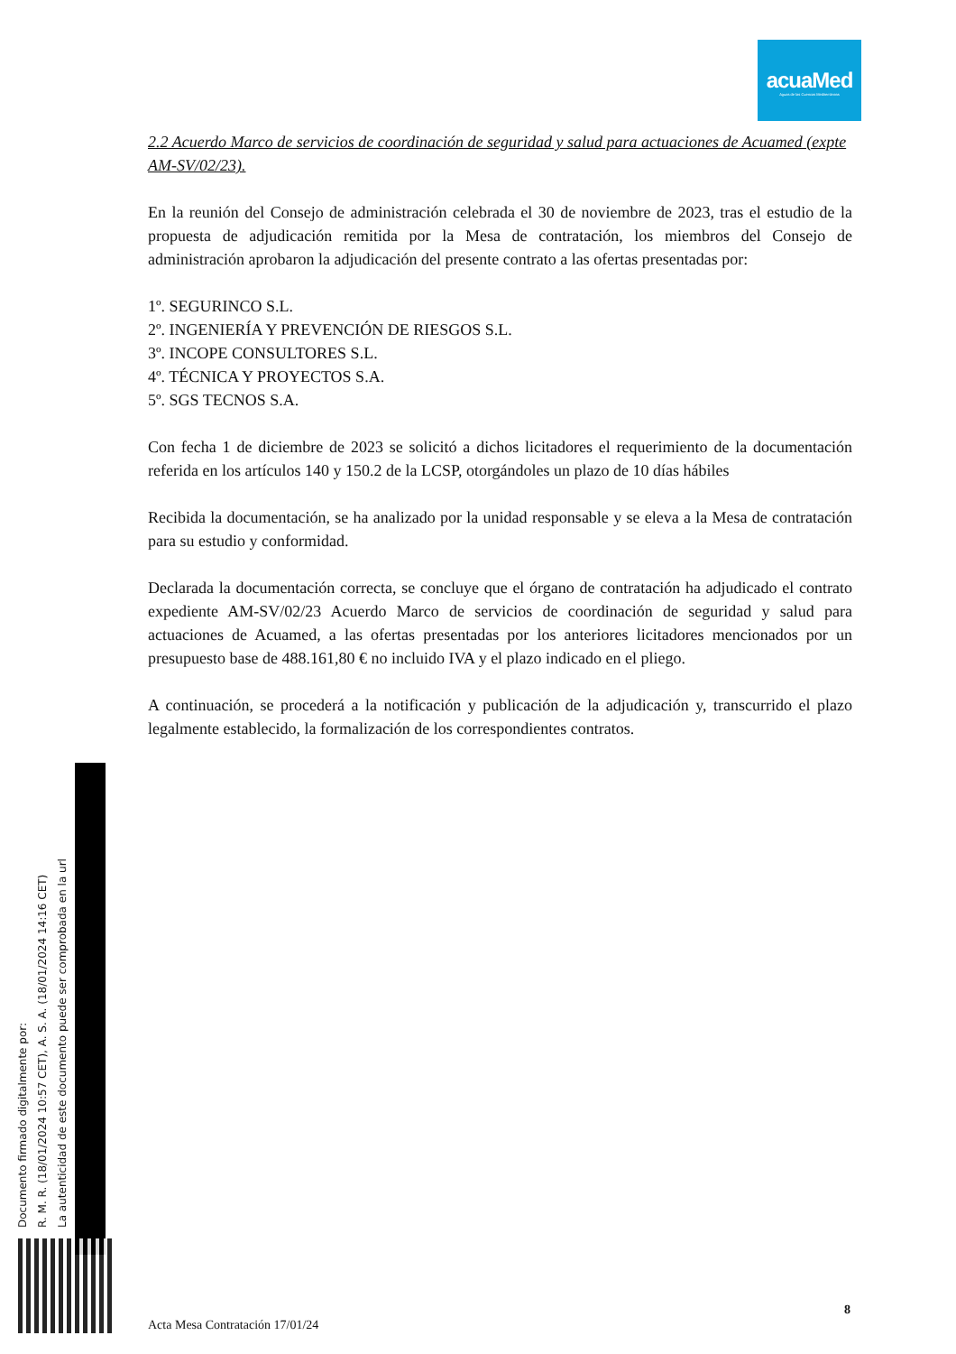acuaMed
Aguas de las Cuencas Mediterráneas
2.2 Acuerdo Marco de servicios de coordinación de seguridad y salud para actuaciones de Acuamed (expte AM-SV/02/23).
En la reunión del Consejo de administración celebrada el 30 de noviembre de 2023, tras el estudio de la propuesta de adjudicación remitida por la Mesa de contratación, los miembros del Consejo de administración aprobaron la adjudicación del presente contrato a las ofertas presentadas por:
1º. SEGURINCO S.L.
2º. INGENIERÍA Y PREVENCIÓN DE RIESGOS S.L.
3º. INCOPE CONSULTORES S.L.
4º. TÉCNICA Y PROYECTOS S.A.
5º. SGS TECNOS S.A.
Con fecha 1 de diciembre de 2023 se solicitó a dichos licitadores el requerimiento de la documentación referida en los artículos 140 y 150.2 de la LCSP, otorgándoles un plazo de 10 días hábiles
Recibida la documentación, se ha analizado por la unidad responsable y se eleva a la Mesa de contratación para su estudio y conformidad.
Declarada la documentación correcta, se concluye que el órgano de contratación ha adjudicado el contrato expediente AM-SV/02/23 Acuerdo Marco de servicios de coordinación de seguridad y salud para actuaciones de Acuamed, a las ofertas presentadas por los anteriores licitadores mencionados por un presupuesto base de 488.161,80 € no incluido IVA y el plazo indicado en el pliego.
A continuación, se procederá a la notificación y publicación de la adjudicación y, transcurrido el plazo legalmente establecido, la formalización de los correspondientes contratos.
Documento firmado digitalmente por:
R. M. R. (18/01/2024 10:57 CET), A. S. A. (18/01/2024 14:16 CET)
La autenticidad de este documento puede ser comprobada en la url
8
Acta Mesa Contratación 17/01/24